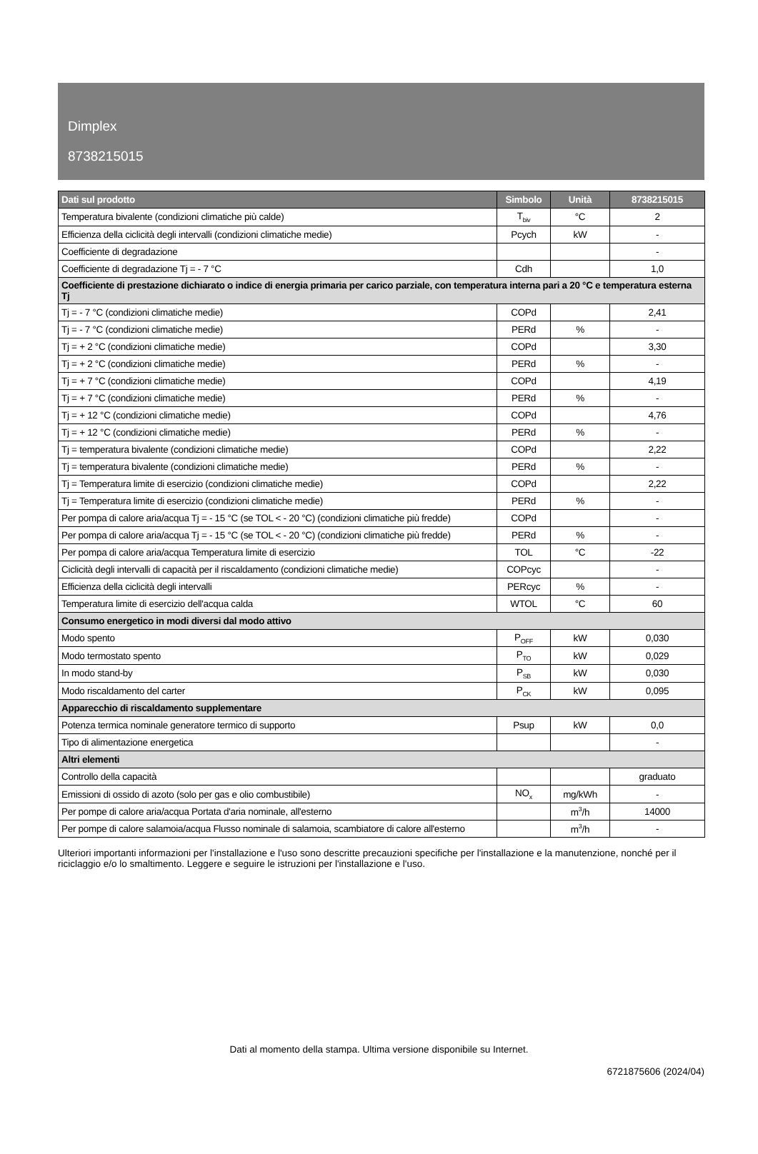Dimplex
8738215015
| Dati sul prodotto | Simbolo | Unità | 8738215015 |
| --- | --- | --- | --- |
| Temperatura bivalente (condizioni climatiche più calde) | T<sub>biv</sub> | °C | 2 |
| Efficienza della ciclicità degli intervalli (condizioni climatiche medie) | Pcych | kW | - |
| Coefficiente di degradazione | | | - |
| Coefficiente di degradazione Tj = - 7 °C | Cdh | | 1,0 |
| Coefficiente di prestazione dichiarato o indice di energia primaria per carico parziale, con temperatura interna pari a 20 °C e temperatura esterna Tj | | | |
| Tj = - 7 °C (condizioni climatiche medie) | COPd | | 2,41 |
| Tj = - 7 °C (condizioni climatiche medie) | PERd | % | - |
| Tj = + 2 °C (condizioni climatiche medie) | COPd | | 3,30 |
| Tj = + 2 °C (condizioni climatiche medie) | PERd | % | - |
| Tj = + 7 °C (condizioni climatiche medie) | COPd | | 4,19 |
| Tj = + 7 °C (condizioni climatiche medie) | PERd | % | - |
| Tj = + 12 °C (condizioni climatiche medie) | COPd | | 4,76 |
| Tj = + 12 °C (condizioni climatiche medie) | PERd | % | - |
| Tj = temperatura bivalente (condizioni climatiche medie) | COPd | | 2,22 |
| Tj = temperatura bivalente (condizioni climatiche medie) | PERd | % | - |
| Tj = Temperatura limite di esercizio (condizioni climatiche medie) | COPd | | 2,22 |
| Tj = Temperatura limite di esercizio (condizioni climatiche medie) | PERd | % | - |
| Per pompa di calore aria/acqua Tj = - 15 °C (se TOL < - 20 °C) (condizioni climatiche più fredde) | COPd | | - |
| Per pompa di calore aria/acqua Tj = - 15 °C (se TOL < - 20 °C) (condizioni climatiche più fredde) | PERd | % | - |
| Per pompa di calore aria/acqua Temperatura limite di esercizio | TOL | °C | -22 |
| Ciclicità degli intervalli di capacità per il riscaldamento (condizioni climatiche medie) | COPcyc | | - |
| Efficienza della ciclicità degli intervalli | PERcyc | % | - |
| Temperatura limite di esercizio dell'acqua calda | WTOL | °C | 60 |
| Consumo energetico in modi diversi dal modo attivo | | | |
| Modo spento | P<sub>OFF</sub> | kW | 0,030 |
| Modo termostato spento | P<sub>TO</sub> | kW | 0,029 |
| In modo stand-by | P<sub>SB</sub> | kW | 0,030 |
| Modo riscaldamento del carter | P<sub>CK</sub> | kW | 0,095 |
| Apparecchio di riscaldamento supplementare | | | |
| Potenza termica nominale generatore termico di supporto | Psup | kW | 0,0 |
| Tipo di alimentazione energetica | | | - |
| Altri elementi | | | |
| Controllo della capacità | | | graduato |
| Emissioni di ossido di azoto (solo per gas e olio combustibile) | NO<sub>x</sub> | mg/kWh | - |
| Per pompe di calore aria/acqua Portata d'aria nominale, all'esterno | | m<sup>3</sup>/h | 14000 |
| Per pompe di calore salamoia/acqua Flusso nominale di salamoia, scambiatore di calore all'esterno | | m<sup>3</sup>/h | - |
Ulteriori importanti informazioni per l'installazione e l'uso sono descritte precauzioni specifiche per l'installazione e la manutenzione, nonché per il riciclaggio e/o lo smaltimento. Leggere e seguire le istruzioni per l'installazione e l'uso.
Dati al momento della stampa. Ultima versione disponibile su Internet.
6721875606 (2024/04)